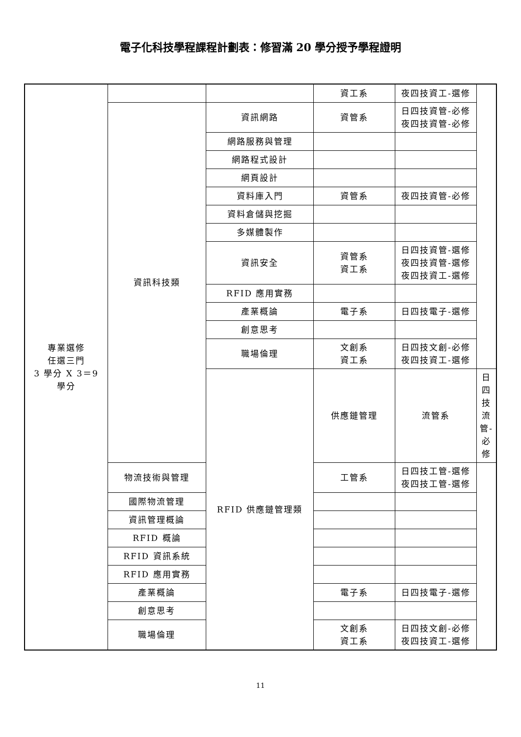電子化科技學程課程計劃表：修習滿 20 學分授予學程證明
| 專業選修 任選三門 3 學分 X 3＝9 學分 | | | 資工系 | 夜四技資工-選修 | |
| | 資訊科技類 | 資訊網路 | 資管系 | 日四技資管-必修 夜四技資管-必修 | |
| | | 網路服務與管理 | | | |
| | | 網路程式設計 | | | |
| | | 網頁設計 | | | |
| | | 資料庫入門 | 資管系 | 夜四技資管-必修 | |
| | | 資料倉儲與挖掘 | | | |
| | | 多媒體製作 | | | |
| | | 資訊安全 | 資管系 資工系 | 日四技資管-選修 夜四技資管-選修 夜四技資工-選修 | |
| | | RFID 應用實務 | | | |
| | | 產業概論 | 電子系 | 日四技電子-選修 | |
| | | 創意思考 | | | |
| | | 職場倫理 | 文創系 資工系 | 日四技文創-必修 夜四技資工-選修 | |
| | | RFID 供應鏈管理類 | 供應鏈管理 | 流管系 | 日四技流管-必修 |
| | 物流技術與管理 | | 工管系 | 日四技工管-選修 夜四技工管-選修 | |
| | 國際物流管理 | | | | |
| | 資訊管理概論 | | | | |
| | RFID 概論 | | | | |
| | RFID 資訊系統 | | | | |
| | RFID 應用實務 | | | | |
| | 產業概論 | | 電子系 | 日四技電子-選修 | |
| | 創意思考 | | | | |
| | 職場倫理 | | 文創系 資工系 | 日四技文創-必修 夜四技資工-選修 | |
11